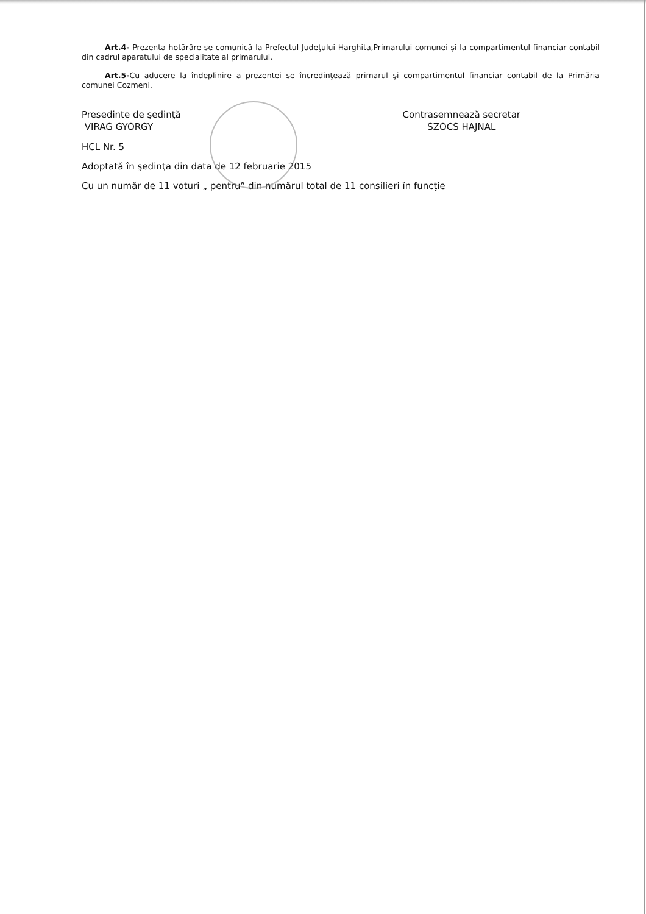Art.4- Prezenta hotărâre se comunică la Prefectul Judeţului Harghita,Primarului comunei şi la compartimentul financiar contabil din cadrul aparatului de specialitate al primarului.
Art.5-Cu aducere la îndeplinire a prezentei se încredinţează primarul şi compartimentul financiar contabil de la Primăria comunei Cozmeni.
Preşedinte de şedinţă
VIRAG GYORGY
Contrasemnează secretar
SZOCS HAJNAL
HCL Nr. 5
Adoptată în şedinţa din data de 12 februarie 2015
Cu un număr de 11 voturi „ pentru” din numărul total de 11 consilieri în funcţie